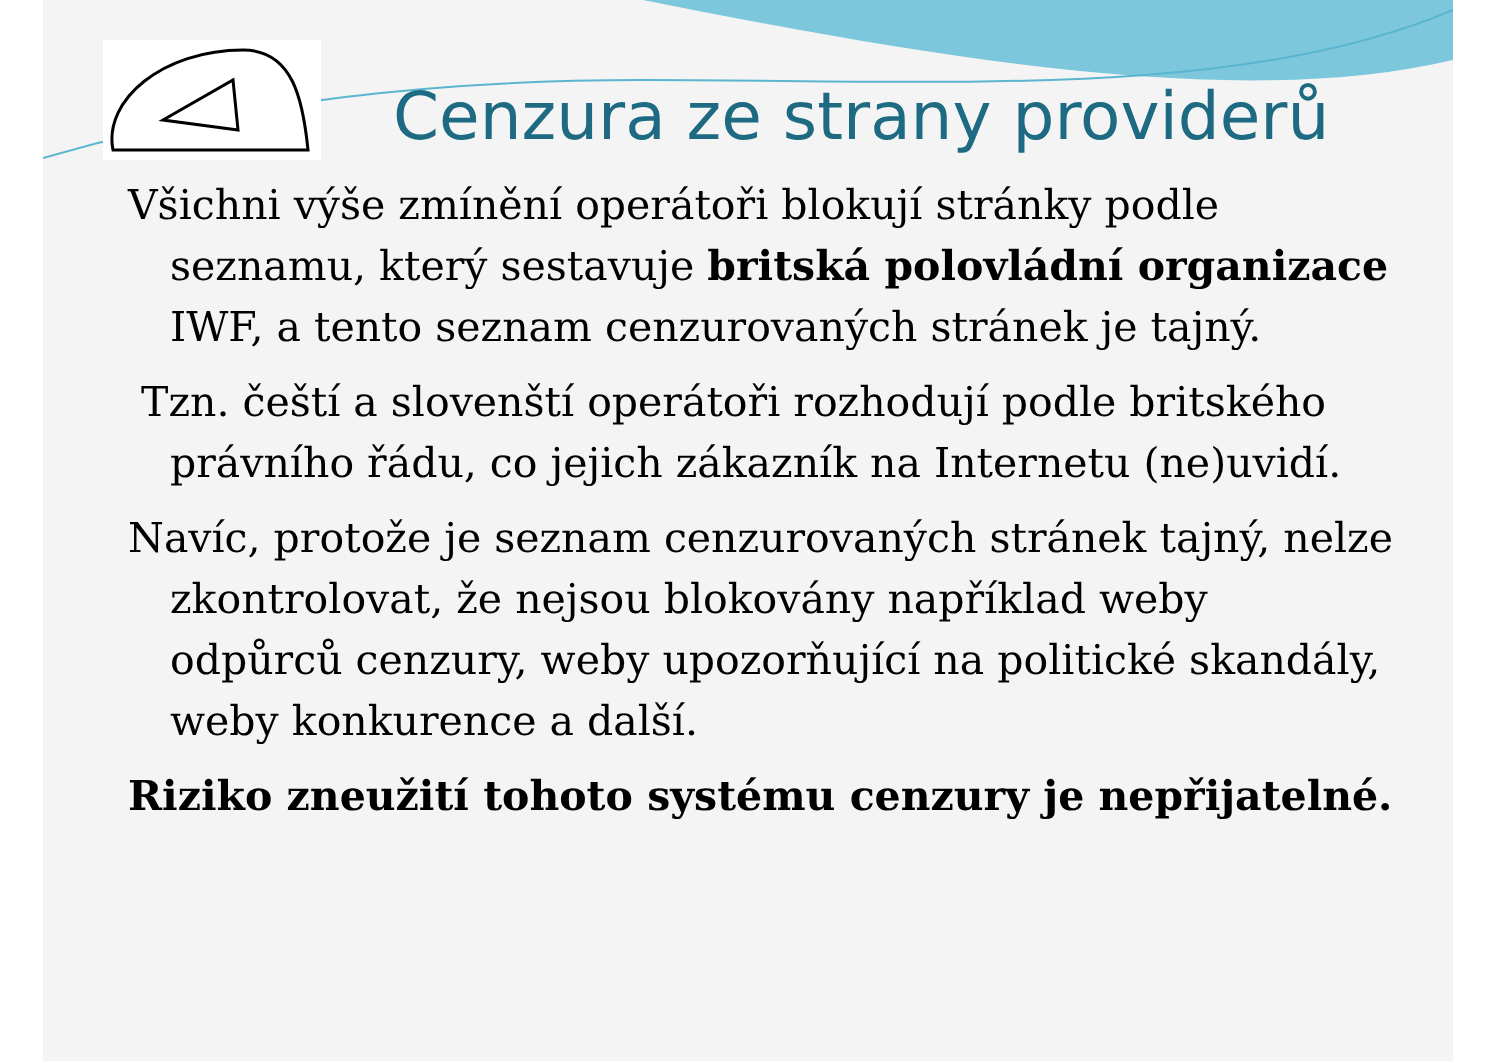Cenzura ze strany providerů
Všichni výše zmínění operátoři blokují stránky podle seznamu, který sestavuje britská polovládní organizace IWF, a tento seznam cenzurovaných stránek je tajný.
Tzn. čeští a slovenští operátoři rozhodují podle britského právního řádu, co jejich zákazník na Internetu (ne)uvidí.
Navíc, protože je seznam cenzurovaných stránek tajný, nelze zkontrolovat, že nejsou blokovány například weby odpůrců cenzury, weby upozorňující na politické skandály, weby konkurence a další.
Riziko zneužití tohoto systému cenzury je nepřijatelné.